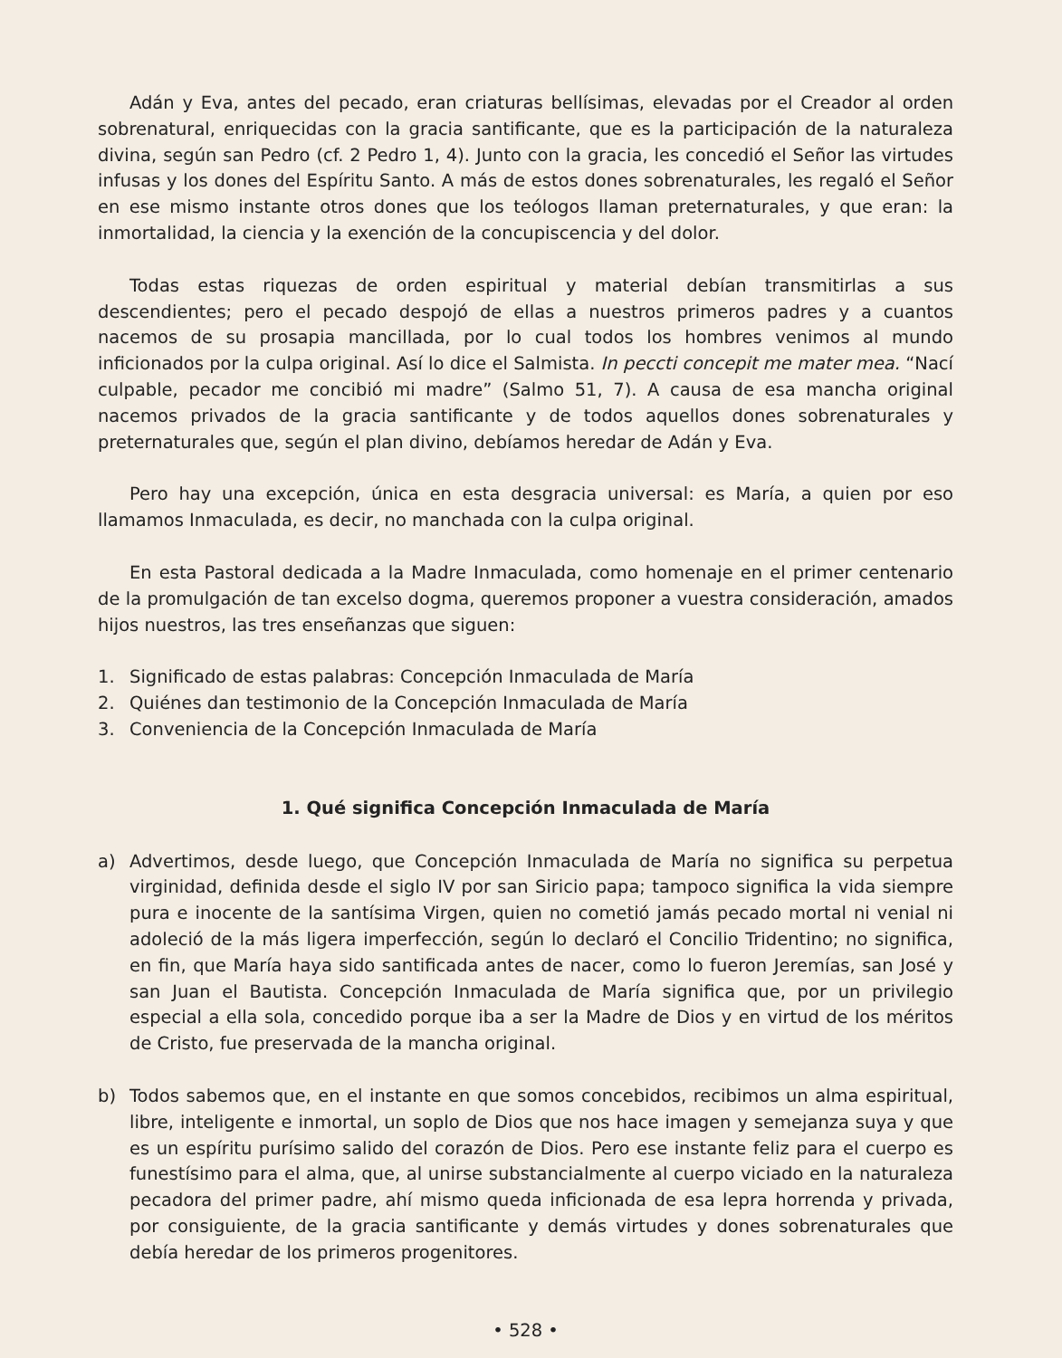Adán y Eva, antes del pecado, eran criaturas bellísimas, elevadas por el Creador al orden sobrenatural, enriquecidas con la gracia santificante, que es la participación de la naturaleza divina, según san Pedro (cf. 2 Pedro 1, 4). Junto con la gracia, les concedió el Señor las virtudes infusas y los dones del Espíritu Santo. A más de estos dones sobrenaturales, les regaló el Señor en ese mismo instante otros dones que los teólogos llaman preternaturales, y que eran: la inmortalidad, la ciencia y la exención de la concupiscencia y del dolor.
Todas estas riquezas de orden espiritual y material debían transmitirlas a sus descendientes; pero el pecado despojó de ellas a nuestros primeros padres y a cuantos nacemos de su prosapia mancillada, por lo cual todos los hombres venimos al mundo inficionados por la culpa original. Así lo dice el Salmista. In peccti concepit me mater mea. “Nací culpable, pecador me concibió mi madre” (Salmo 51, 7). A causa de esa mancha original nacemos privados de la gracia santificante y de todos aquellos dones sobrenaturales y preternaturales que, según el plan divino, debíamos heredar de Adán y Eva.
Pero hay una excepción, única en esta desgracia universal: es María, a quien por eso llamamos Inmaculada, es decir, no manchada con la culpa original.
En esta Pastoral dedicada a la Madre Inmaculada, como homenaje en el primer centenario de la promulgación de tan excelso dogma, queremos proponer a vuestra consideración, amados hijos nuestros, las tres enseñanzas que siguen:
1. Significado de estas palabras: Concepción Inmaculada de María
2. Quiénes dan testimonio de la Concepción Inmaculada de María
3. Conveniencia de la Concepción Inmaculada de María
1. Qué significa Concepción Inmaculada de María
a) Advertimos, desde luego, que Concepción Inmaculada de María no significa su perpetua virginidad, definida desde el siglo IV por san Siricio papa; tampoco significa la vida siempre pura e inocente de la santísima Virgen, quien no cometió jamás pecado mortal ni venial ni adoleció de la más ligera imperfección, según lo declaró el Concilio Tridentino; no significa, en fin, que María haya sido santificada antes de nacer, como lo fueron Jeremías, san José y san Juan el Bautista. Concepción Inmaculada de María significa que, por un privilegio especial a ella sola, concedido porque iba a ser la Madre de Dios y en virtud de los méritos de Cristo, fue preservada de la mancha original.
b) Todos sabemos que, en el instante en que somos concebidos, recibimos un alma espiritual, libre, inteligente e inmortal, un soplo de Dios que nos hace imagen y semejanza suya y que es un espíritu purísimo salido del corazón de Dios. Pero ese instante feliz para el cuerpo es funestísimo para el alma, que, al unirse substancialmente al cuerpo viciado en la naturaleza pecadora del primer padre, ahí mismo queda inficionada de esa lepra horrenda y privada, por consiguiente, de la gracia santificante y demás virtudes y dones sobrenaturales que debía heredar de los primeros progenitores.
• 528 •